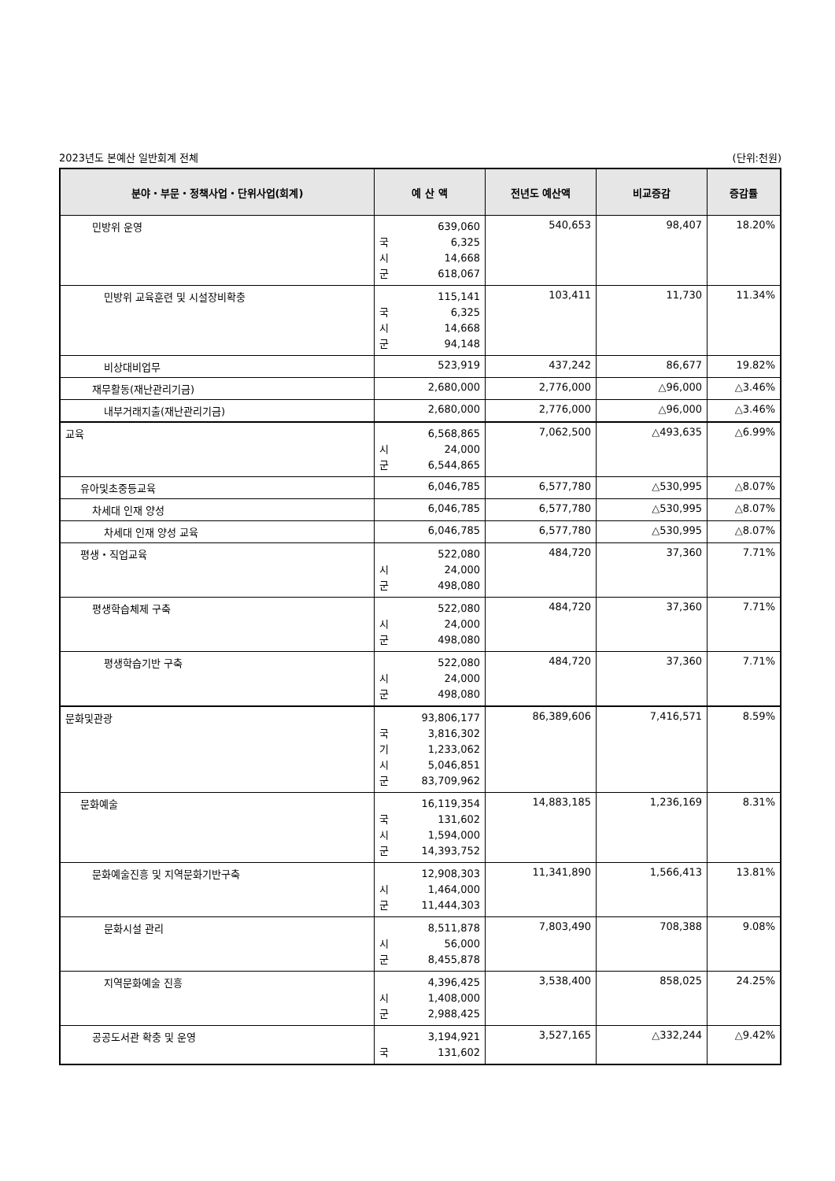2023년도 본예산 일반회계 전체 (단위:천원)
| 분야・부문・정책사업・단위사업(회계) | 예 산 액 | 전년도 예산액 | 비교증감 | 증감률 |
| --- | --- | --- | --- | --- |
| 민방위 운영 | 639,060 국 6,325 시 14,668 군 618,067 | 540,653 | 98,407 | 18.20% |
| 민방위 교육훈련 및 시설장비확충 | 115,141 국 6,325 시 14,668 군 94,148 | 103,411 | 11,730 | 11.34% |
| 비상대비업무 | 523,919 | 437,242 | 86,677 | 19.82% |
| 재무활동(재난관리기금) | 2,680,000 | 2,776,000 | △96,000 | △3.46% |
| 내부거래지출(재난관리기금) | 2,680,000 | 2,776,000 | △96,000 | △3.46% |
| 교육 | 6,568,865 시 24,000 군 6,544,865 | 7,062,500 | △493,635 | △6.99% |
| 유아및초중등교육 | 6,046,785 | 6,577,780 | △530,995 | △8.07% |
| 차세대 인재 양성 | 6,046,785 | 6,577,780 | △530,995 | △8.07% |
| 차세대 인재 양성 교육 | 6,046,785 | 6,577,780 | △530,995 | △8.07% |
| 평생・직업교육 | 522,080 시 24,000 군 498,080 | 484,720 | 37,360 | 7.71% |
| 평생학습체제 구축 | 522,080 시 24,000 군 498,080 | 484,720 | 37,360 | 7.71% |
| 평생학습기반 구축 | 522,080 시 24,000 군 498,080 | 484,720 | 37,360 | 7.71% |
| 문화및관광 | 93,806,177 국 3,816,302 기 1,233,062 시 5,046,851 군 83,709,962 | 86,389,606 | 7,416,571 | 8.59% |
| 문화예술 | 16,119,354 국 131,602 시 1,594,000 군 14,393,752 | 14,883,185 | 1,236,169 | 8.31% |
| 문화예술진흥 및 지역문화기반구축 | 12,908,303 시 1,464,000 군 11,444,303 | 11,341,890 | 1,566,413 | 13.81% |
| 문화시설 관리 | 8,511,878 시 56,000 군 8,455,878 | 7,803,490 | 708,388 | 9.08% |
| 지역문화예술 진흥 | 4,396,425 시 1,408,000 군 2,988,425 | 3,538,400 | 858,025 | 24.25% |
| 공공도서관 확충 및 운영 | 3,194,921 국 131,602 | 3,527,165 | △332,244 | △9.42% |